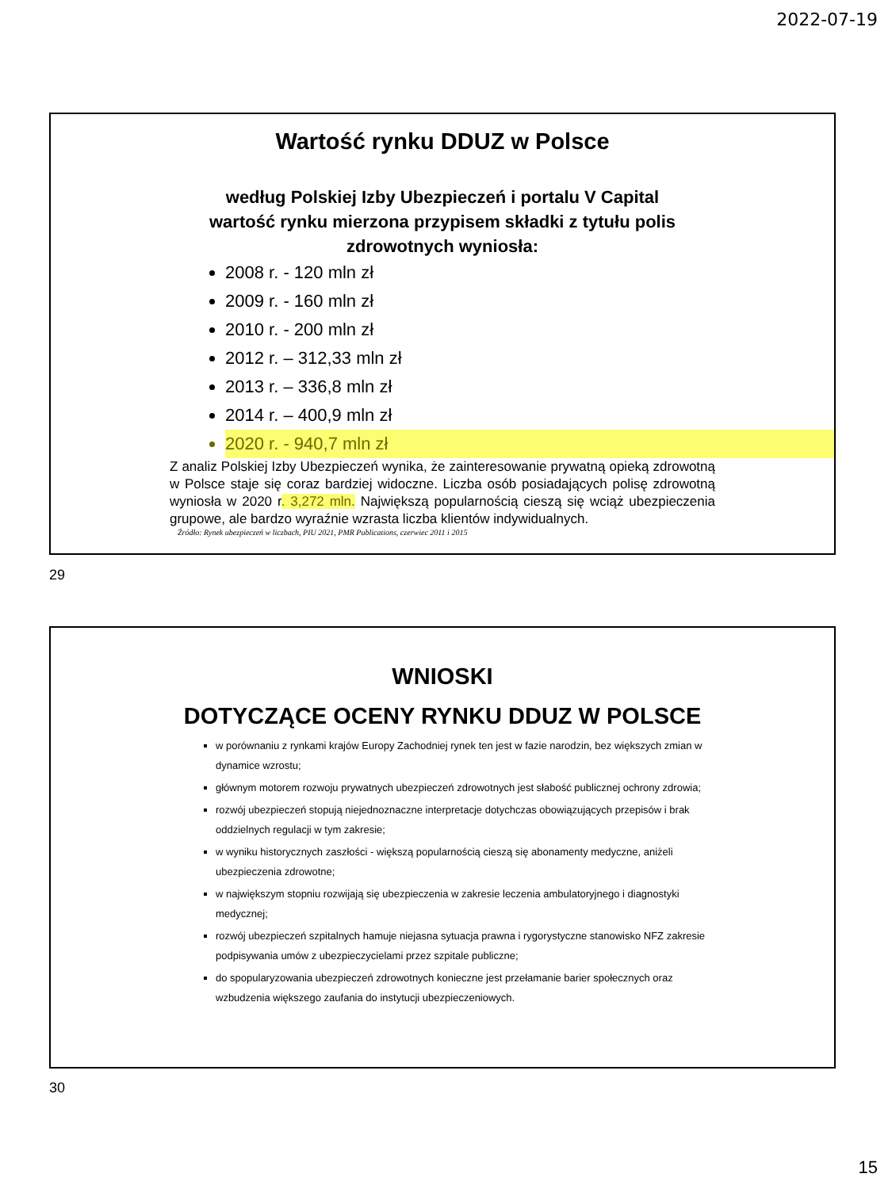2022-07-19
Wartość rynku DDUZ w Polsce
według Polskiej Izby Ubezpieczeń i portalu V Capital
wartość rynku mierzona przypisem składki z tytułu polis
zdrowotnych wyniosła:
2008 r. - 120 mln zł
2009 r. - 160 mln zł
2010 r. - 200 mln zł
2012 r. – 312,33 mln zł
2013 r. – 336,8 mln zł
2014 r. – 400,9 mln zł
2020 r. - 940,7 mln zł
Z analiz Polskiej Izby Ubezpieczeń wynika, że zainteresowanie prywatną opieką zdrowotną w Polsce staje się coraz bardziej widoczne. Liczba osób posiadających polisę zdrowotną wyniosła w 2020 r. 3,272 mln. Największą popularnością cieszą się wciąż ubezpieczenia grupowe, ale bardzo wyraźnie wzrasta liczba klientów indywidualnych.
Źródło: Rynek ubezpieczeń w liczbach, PIU 2021, PMR Publications, czerwiec 2011 i 2015
29
WNIOSKI
DOTYCZĄCE OCENY RYNKU DDUZ W POLSCE
w porównaniu z rynkami krajów Europy Zachodniej rynek ten jest w fazie narodzin, bez większych zmian w dynamice wzrostu;
głównym motorem rozwoju prywatnych ubezpieczeń zdrowotnych jest słabość publicznej ochrony zdrowia;
rozwój ubezpieczeń stopują niejednoznaczne interpretacje dotychczas obowiązujących przepisów i brak oddzielnych regulacji w tym zakresie;
w wyniku historycznych zaszłości - większą popularnością cieszą się abonamenty medyczne, aniżeli ubezpieczenia zdrowotne;
w największym stopniu rozwijają się ubezpieczenia w zakresie leczenia ambulatoryjnego i diagnostyki medycznej;
rozwój ubezpieczeń szpitalnych hamuje niejasna sytuacja prawna i rygorystyczne stanowisko NFZ zakresie podpisywania umów z ubezpieczycielami przez szpitale publiczne;
do spopularyzowania ubezpieczeń zdrowotnych konieczne jest przełamanie barier społecznych oraz wzbudzenia większego zaufania do instytucji ubezpieczeniowych.
30
15